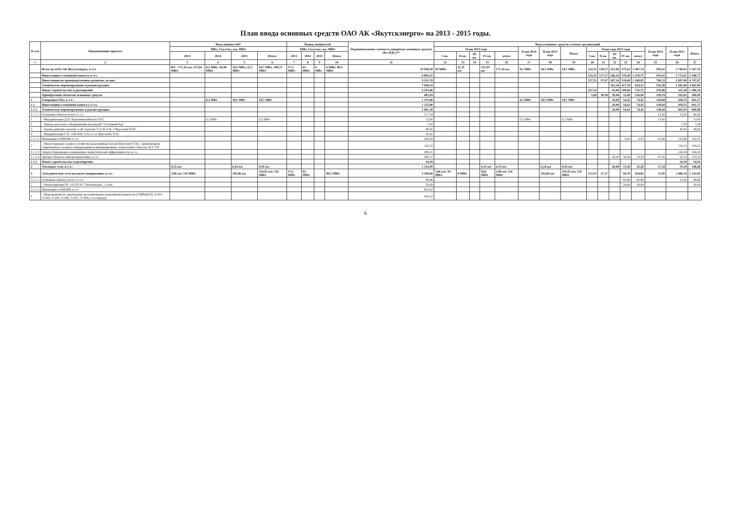План ввода основных средств ОАО АК «Якутскэнерго» на 2013 - 2015 годы.
| № п/п | Наименование проекта | Ввод мощностей* | | | | Вывод мощностей | | | | Первоначальная стоимость вводимых основных средств (без НДС)** | Ввод основных средств сетевых организаций | | | | | | | | | | | | | | | |
| --- | --- | --- | --- | --- | --- | --- | --- | --- | --- | --- | --- | --- | --- | --- | --- | --- | --- | --- | --- | --- | --- | --- | --- | --- | --- | --- |
| | | МВт, Гкал/час, км, МВА | | | | МВт, Гкал/час, км, МВА | | | | | План 2013 года | | | | | План 2014 года | План 2015 года | Итого | План года 2013 года | | | | | План 2014 года | План 2015 года | Итого |
| | | 2013 | 2014 | 2015 | Итого | 2013 | 2014 | 2015 | Итого | | I кв. | II кв. | III кв. | IV кв. | итого | | | | I кв. | II кв. | III кв. | IV кв. | итого | | | |
| 1 | 2 | 3 | 4 | 5 | 6 | 7 | 8 | 9 | 10 | 11 | 12 | 13 | 14 | 15 | 16 | 17 | 18 | 19 | 20 | 21 | 22 | 23 | 24 | 25 | 26 | 27 |
| | Всего по ОАО АК Якутскэнерго, в т.ч. | ВЛ - 171,16 км; 137,64 МВА | 0,2 МВт; 26,98 МВА | 18,5 МВт; 25,1 МВА | 18,7 МВт; 189,72 МВА | 17,5 МВА | 63 МВА | 6 МВт | 6 МВт; 80,5 МВА | 10 938,20 | 50 МВА | 11,35 км | | 127,95 км | 171,16 км | 0,2 МВт | 18,5 МВт | 18,7 МВт | 532,55 | 128,57 | 251,00 | 575,62 | 1 487,74 | 939,41 | 2 740,61 | 5 167,76 |
| | Инвестиции в основной капитал, в т.ч. | | | | | | | | | 9 803,61 | | | | | | | | | 532,55 | 127,57 | 246,24 | 570,40 | 1 476,75 | 918,41 | 2 713,61 | 5 108,77 |
| | Инвестиции на производственное развитие, из них: | | | | | | | | | 9 321,78 | | | | | | | | | 527,55 | 97,07 | 207,24 | 518,00 | 1 349,85 | 790,22 | 2 607,80 | 4 747,87 |
| | Техническое перевооружение и реконструкция | | | | | | | | | 7 028,32 | | | | | | | | | | | 162,24 | 417,39 | 624,13 | 554,36 | 2 282,60 | 3 461,09 |
| | Новое строительство и расширение | | | | | | | | | 2 293,46 | | | | | | | | | 527,55 | | 45,00 | 100,60 | 725,72 | 235,86 | 325,20 | 1 286,78 |
| | Приобретение объектов основных средств | | | | | | | | | 481,83 | | | | | | | | | 5,00 | 30,50 | 39,00 | 52,40 | 126,90 | 128,19 | 105,81 | 360,90 |
| 1 | Генерация (ТК), в т.ч.: | - | 0,2 МВт | 18,5 МВт | 18,7 МВт | | | | | 1 135,80 | | | | | | 0,2 МВт | 18,5 МВт | 18,7 МВт | | | 20,00 | 54,42 | 74,42 | 128,60 | 458,55 | 661,57 |
| 1.1. | Инвестиции в основной капитал, в т.ч. | | | | | | | | | 1 135,80 | | | | | | | | | | | 20,00 | 54,42 | 74,42 | 128,60 | 458,55 | 661,57 |
| 1.1.1. | Техническое перевооружение и реконструкция | | | | | | | | | 1 081,20 | | | | | | | | | | | 20,00 | 54,42 | 74,42 | 128,60 | 403,95 | 606,98 |
| 1.1.1.1 | Основные объекты всего, в т.ч. | | | | | | | | | 117,34 | | | | | | | | | | | | | | 13,00 | 53,92 | 66,92 |
| 1 | - Модернизация ДЭС Верхневилюйского РЭС | - | 0,2 МВт | - | 0,2 МВт | | | | | 13,00 | | | | | | 0,2 МВт | | 0,2 МВт | | | | | | 13,00 | | 13,00 |
| 2 | - Замена насосного оборудования котельной "Сосновый бор" | | | | | | | | | 7,00 | | | | | | | | | | | | | | | 7,00 | 7,00 |
| 3 | - Замена рабочих лопаток 1-ой ступени ГТЭ 45-3 № 3 Якутской ГРЭС | | | | | | | | | 46,92 | | | | | | | | | | | | | | | 46,92 | 46,92 |
| 4 | - Модернизация ГТГ-12В №№ 9,10,11,12 Якутской ГРЭС | | | | | | | | | 50,42 | | | | | | | | | | | | | | | | |
| 1.1.1.2 | Инновации и НИОКР, в т.ч. | | | | | | | | | 208,00 | | | | | | | | | | | | 4,03 | 4,03 | 67,66 | 120,86 | 192,55 |
| 2 | - Реконструкция газового хозяйства водогрейных котлов Якутской ТЭЦ с применением современного газового оборудования и инновационных технологий в области АСУ ТП | | | | | | | | | 120,22 | | | | | | | | | | | | | | | 120,22 | 120,22 |
| 1.1.1.3 | Энергосбережение и повышение энергетической эффективности, в т.ч. | | | | | | | | | 298,41 | | | | | | | | | | | | | | | 144,34 | 144,34 |
| 1.1.1.4 | Прочие объекты электроэнергетики, в т.ч.: | | | | | | | | | 390,27 | | | | | | | | | | | 20,00 | 50,39 | 70,39 | 47,95 | 52,19 | 170,53 |
| 1.1.2 | Новое строительство и расширение | | | | | | | | | 54,59 | | | | | | | | | | | | | | | 54,59 | 54,59 |
| 2 | Тепловые сети, в т.ч.: | 0,35 км | - | 0,24 км | 0,59 км | | | | | 1 143,09 | | | | 0,35 км | 0,35 км | | 0,24 км | 0,59 км | | | 20,00 | 15,28 | 35,28 | 37,10 | 76,10 | 148,48 |
| 3 | Электрические сети высокого напряжения, в т.ч.: | 5,86 км; 116 МВА | - | 105,06 км | 110,92 км; 116 МВА | 17,5 МВА | 63 МВА | | 80,5 МВА | 3 198,66 | 5,86 км; 50 МВА | 8 МВА | | 58,6 МВА | 5,86 км; 116 МВА | | 105,06 км | 110,92 км; 116 МВА | 512,55 | 27,57 | | 94,70 | 634,82 | 11,85 | 1 486,16 | 2 132,82 |
| 3.1.1.1 | Основные объекты всего, в т.ч. | | | | | | | | | 98,86 | | | | | | | | | | | | 82,89 | 82,89 | | 15,60 | 98,86 |
| 7 | - Реконструкция ПС 110/35/10 "Табагинская", 2 этап | | | | | | | | | 26,69 | | | | | | | | | | | | 26,69 | 26,69 | | | 26,69 |
| 3.1.1.2 | Инновации и НИОКР, в т.ч. | | | | | | | | | 814,42 | | | | | | | | | | | | | | | | |
| 1 | - Мероприятия по групповому регулированию реактивной мощности (УШРиБСК) Л-203, Л-204, Л-205, Л-206, Л-207, Л-208 (1-я очередь) | | | | | | | | | 433,22 | | | | | | | | | | | | | | | | |
6